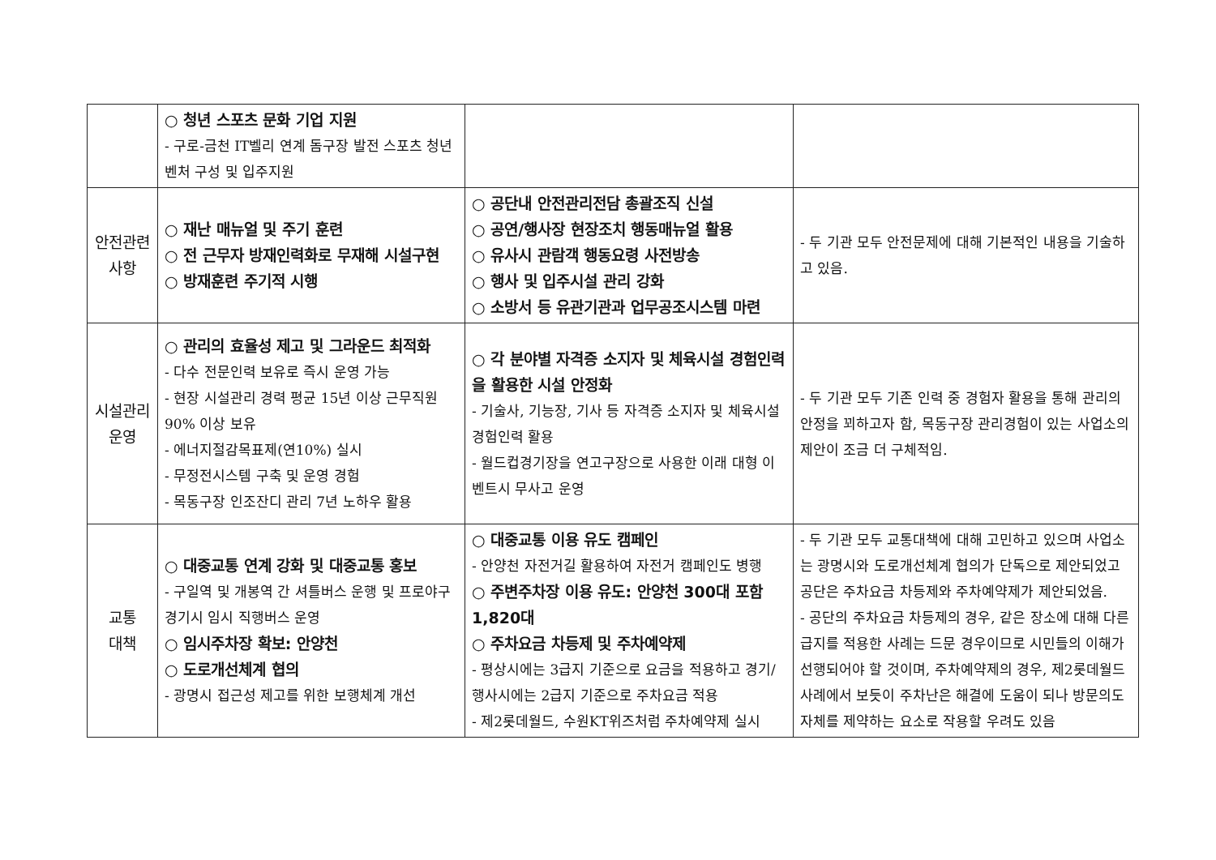| | ○ 청년 스포츠 문화 기업 지원 - 구로-금천 IT벨리 연계 돔구장 발전 스포츠 청년 벤처 구성 및 입주지원 | | |
| 안전관련 사항 | ○ 재난 매뉴얼 및 주기 훈련 ○ 전 근무자 방재인력화로 무재해 시설구현 ○ 방재훈련 주기적 시행 | ○ 공단내 안전관리전담 총괄조직 신설 ○ 공연/행사장 현장조치 행동매뉴얼 활용 ○ 유사시 관람객 행동요령 사전방송 ○ 행사 및 입주시설 관리 강화 ○ 소방서 등 유관기관과 업무공조시스템 마련 | - 두 기관 모두 안전문제에 대해 기본적인 내용을 기술하고 있음. |
| 시설관리 운영 | ○ 관리의 효율성 제고 및 그라운드 최적화 - 다수 전문인력 보유로 즉시 운영 가능 - 현장 시설관리 경력 평균 15년 이상 근무직원 90% 이상 보유 - 에너지절감목표제(연10%) 실시 - 무정전시스템 구축 및 운영 경험 - 목동구장 인조잔디 관리 7년 노하우 활용 | ○ 각 분야별 자격증 소지자 및 체육시설 경험인력을 활용한 시설 안정화 - 기술사, 기능장, 기사 등 자격증 소지자 및 체육시설 경험인력 활용 - 월드컵경기장을 연고구장으로 사용한 이래 대형 이벤트시 무사고 운영 | - 두 기관 모두 기존 인력 중 경험자 활용을 통해 관리의 안정을 꾀하고자 함, 목동구장 관리경험이 있는 사업소의 제안이 조금 더 구체적임. |
| 교통 대책 | ○ 대중교통 연계 강화 및 대중교통 홍보 - 구일역 및 개봉역 간 셔틀버스 운행 및 프로야구 경기시 임시 직행버스 운영 ○ 임시주차장 확보: 안양천 ○ 도로개선체계 협의 - 광명시 접근성 제고를 위한 보행체계 개선 | ○ 대중교통 이용 유도 캠페인 - 안양천 자전거길 활용하여 자전거 캠페인도 병행 ○ 주변주차장 이용 유도: 안양천 300대 포함 1,820대 ○ 주차요금 차등제 및 주차예약제 - 평상시에는 3급지 기준으로 요금을 적용하고 경기/행사시에는 2급지 기준으로 주차요금 적용 - 제2롯데월드, 수원KT위즈처럼 주차예약제 실시 | - 두 기관 모두 교통대책에 대해 고민하고 있으며 사업소는 광명시와 도로개선체계 협의가 단독으로 제안되었고 공단은 주차요금 차등제와 주차예약제가 제안되었음. - 공단의 주차요금 차등제의 경우, 같은 장소에 대해 다른 급지를 적용한 사례는 드문 경우이므로 시민들의 이해가 선행되어야 할 것이며, 주차예약제의 경우, 제2롯데월드 사례에서 보듯이 주차난은 해결에 도움이 되나 방문의도 자체를 제약하는 요소로 작용할 우려도 있음 |